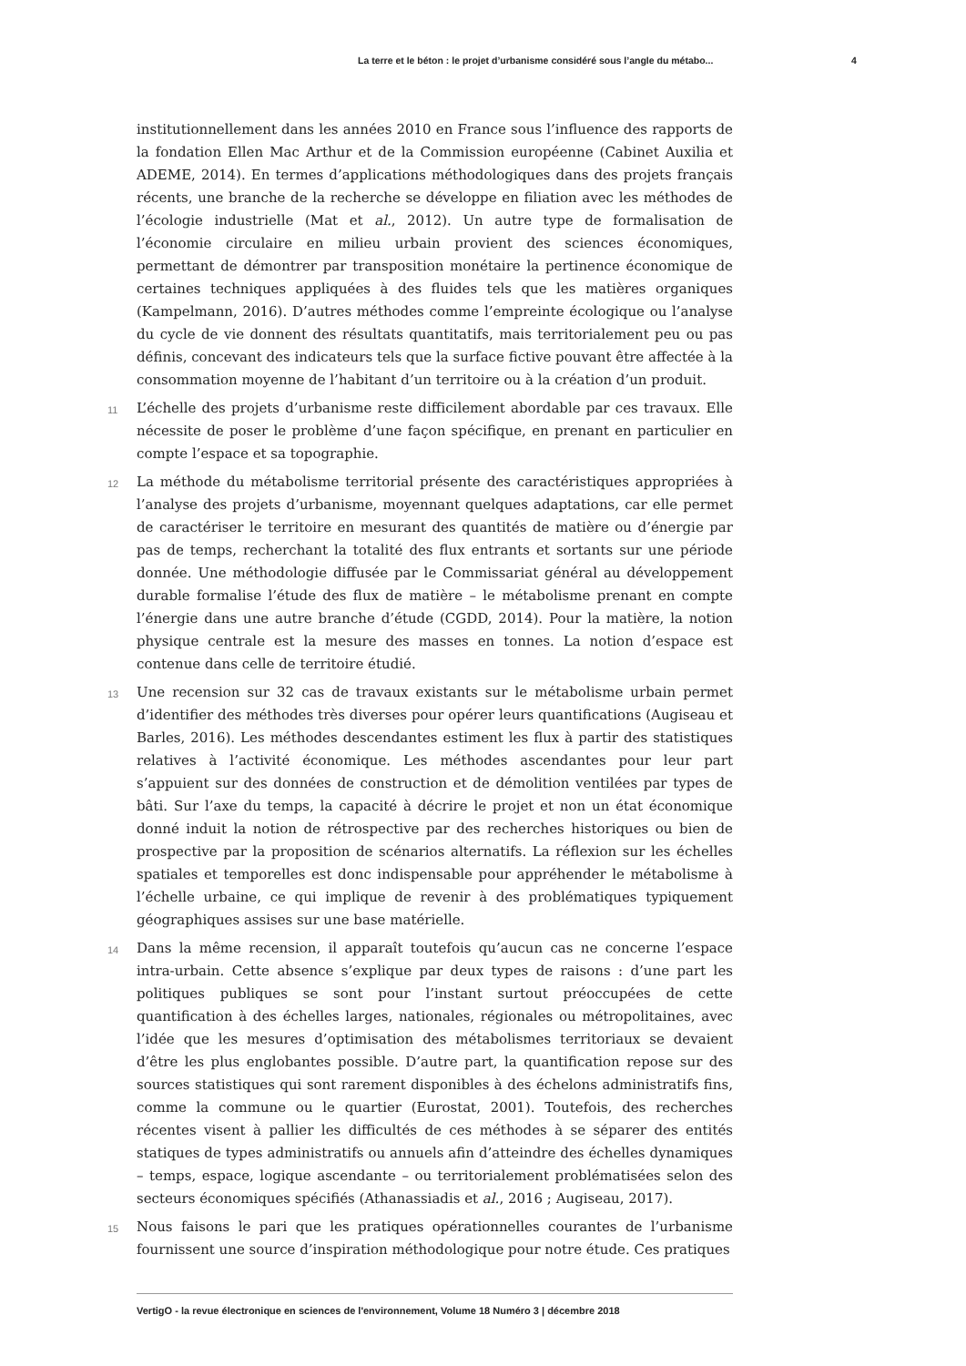La terre et le béton : le projet d’urbanisme considéré sous l’angle du métabo... 4
institutionnellement dans les années 2010 en France sous l’influence des rapports de la fondation Ellen Mac Arthur et de la Commission européenne (Cabinet Auxilia et ADEME, 2014). En termes d’applications méthodologiques dans des projets français récents, une branche de la recherche se développe en filiation avec les méthodes de l’écologie industrielle (Mat et al., 2012). Un autre type de formalisation de l’économie circulaire en milieu urbain provient des sciences économiques, permettant de démontrer par transposition monétaire la pertinence économique de certaines techniques appliquées à des fluides tels que les matières organiques (Kampelmann, 2016). D’autres méthodes comme l’empreinte écologique ou l’analyse du cycle de vie donnent des résultats quantitatifs, mais territorialement peu ou pas définis, concevant des indicateurs tels que la surface fictive pouvant être affectée à la consommation moyenne de l’habitant d’un territoire ou à la création d’un produit.
11 L’échelle des projets d’urbanisme reste difficilement abordable par ces travaux. Elle nécessite de poser le problème d’une façon spécifique, en prenant en particulier en compte l’espace et sa topographie.
12 La méthode du métabolisme territorial présente des caractéristiques appropriées à l’analyse des projets d’urbanisme, moyennant quelques adaptations, car elle permet de caractériser le territoire en mesurant des quantités de matière ou d’énergie par pas de temps, recherchant la totalité des flux entrants et sortants sur une période donnée. Une méthodologie diffusée par le Commissariat général au développement durable formalise l’étude des flux de matière – le métabolisme prenant en compte l’énergie dans une autre branche d’étude (CGDD, 2014). Pour la matière, la notion physique centrale est la mesure des masses en tonnes. La notion d’espace est contenue dans celle de territoire étudié.
13 Une recension sur 32 cas de travaux existants sur le métabolisme urbain permet d’identifier des méthodes très diverses pour opérer leurs quantifications (Augiseau et Barles, 2016). Les méthodes descendantes estiment les flux à partir des statistiques relatives à l’activité économique. Les méthodes ascendantes pour leur part s’appuient sur des données de construction et de démolition ventilées par types de bâti. Sur l’axe du temps, la capacité à décrire le projet et non un état économique donné induit la notion de rétrospective par des recherches historiques ou bien de prospective par la proposition de scénarios alternatifs. La réflexion sur les échelles spatiales et temporelles est donc indispensable pour appréhender le métabolisme à l’échelle urbaine, ce qui implique de revenir à des problématiques typiquement géographiques assises sur une base matérielle.
14 Dans la même recension, il apparaît toutefois qu’aucun cas ne concerne l’espace intra-urbain. Cette absence s’explique par deux types de raisons : d’une part les politiques publiques se sont pour l’instant surtout préoccupées de cette quantification à des échelles larges, nationales, régionales ou métropolitaines, avec l’idée que les mesures d’optimisation des métabolismes territoriaux se devaient d’être les plus englobantes possible. D’autre part, la quantification repose sur des sources statistiques qui sont rarement disponibles à des échelons administratifs fins, comme la commune ou le quartier (Eurostat, 2001). Toutefois, des recherches récentes visent à pallier les difficultés de ces méthodes à se séparer des entités statiques de types administratifs ou annuels afin d’atteindre des échelles dynamiques – temps, espace, logique ascendante – ou territorialement problématisées selon des secteurs économiques spécifiés (Athanassiadis et al., 2016 ; Augiseau, 2017).
15 Nous faisons le pari que les pratiques opérationnelles courantes de l’urbanisme fournissent une source d’inspiration méthodologique pour notre étude. Ces pratiques
VertigO - la revue électronique en sciences de l'environnement, Volume 18 Numéro 3 | décembre 2018